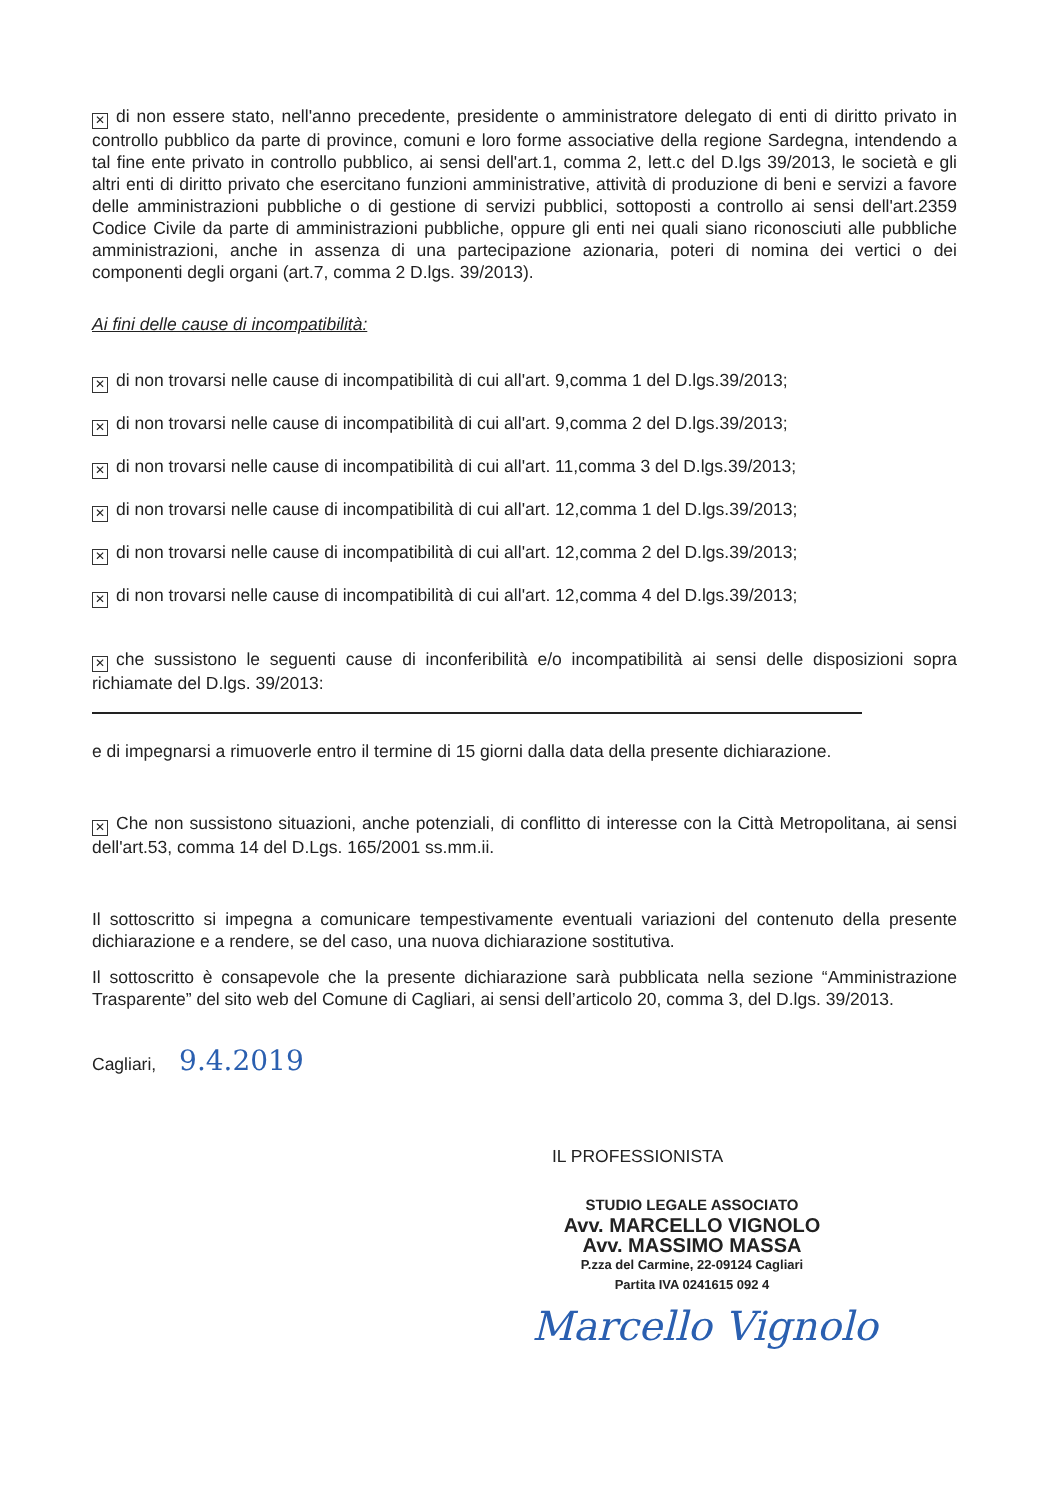✕ di non essere stato, nell'anno precedente, presidente o amministratore delegato di enti di diritto privato in controllo pubblico da parte di province, comuni e loro forme associative della regione Sardegna, intendendo a tal fine ente privato in controllo pubblico, ai sensi dell'art.1, comma 2, lett.c del D.lgs 39/2013, le società e gli altri enti di diritto privato che esercitano funzioni amministrative, attività di produzione di beni e servizi a favore delle amministrazioni pubbliche o di gestione di servizi pubblici, sottoposti a controllo ai sensi dell'art.2359 Codice Civile da parte di amministrazioni pubbliche, oppure gli enti nei quali siano riconosciuti alle pubbliche amministrazioni, anche in assenza di una partecipazione azionaria, poteri di nomina dei vertici o dei componenti degli organi (art.7, comma 2 D.lgs. 39/2013).
Ai fini delle cause di incompatibilità:
✕ di non trovarsi nelle cause di incompatibilità di cui all'art. 9,comma 1 del D.lgs.39/2013;
✕ di non trovarsi nelle cause di incompatibilità di cui all'art. 9,comma 2 del D.lgs.39/2013;
✕ di non trovarsi nelle cause di incompatibilità di cui all'art. 11,comma 3 del D.lgs.39/2013;
✕ di non trovarsi nelle cause di incompatibilità di cui all'art. 12,comma 1 del D.lgs.39/2013;
✕ di non trovarsi nelle cause di incompatibilità di cui all'art. 12,comma 2 del D.lgs.39/2013;
✕ di non trovarsi nelle cause di incompatibilità di cui all'art. 12,comma 4 del D.lgs.39/2013;
✕ che sussistono le seguenti cause di inconferibilità e/o incompatibilità ai sensi delle disposizioni sopra richiamate del D.lgs. 39/2013:
e di impegnarsi a rimuoverle entro il termine di 15 giorni dalla data della presente dichiarazione.
✕ Che non sussistono situazioni, anche potenziali, di conflitto di interesse con la Città Metropolitana, ai sensi dell'art.53, comma 14 del D.Lgs. 165/2001 ss.mm.ii.
Il sottoscritto si impegna a comunicare tempestivamente eventuali variazioni del contenuto della presente dichiarazione e a rendere, se del caso, una nuova dichiarazione sostitutiva.
Il sottoscritto è consapevole che la presente dichiarazione sarà pubblicata nella sezione “Amministrazione Trasparente” del sito web del Comune di Cagliari, ai sensi dell’articolo 20, comma 3, del D.lgs. 39/2013.
Cagliari, 9.4.2019
IL PROFESSIONISTA
STUDIO LEGALE ASSOCIATO
Avv. MARCELLO VIGNOLO
Avv. MASSIMO MASSA
P.zza del Carmine, 22-09124 Cagliari
Partita IVA 0241615 092 4
Marcello Vignolo